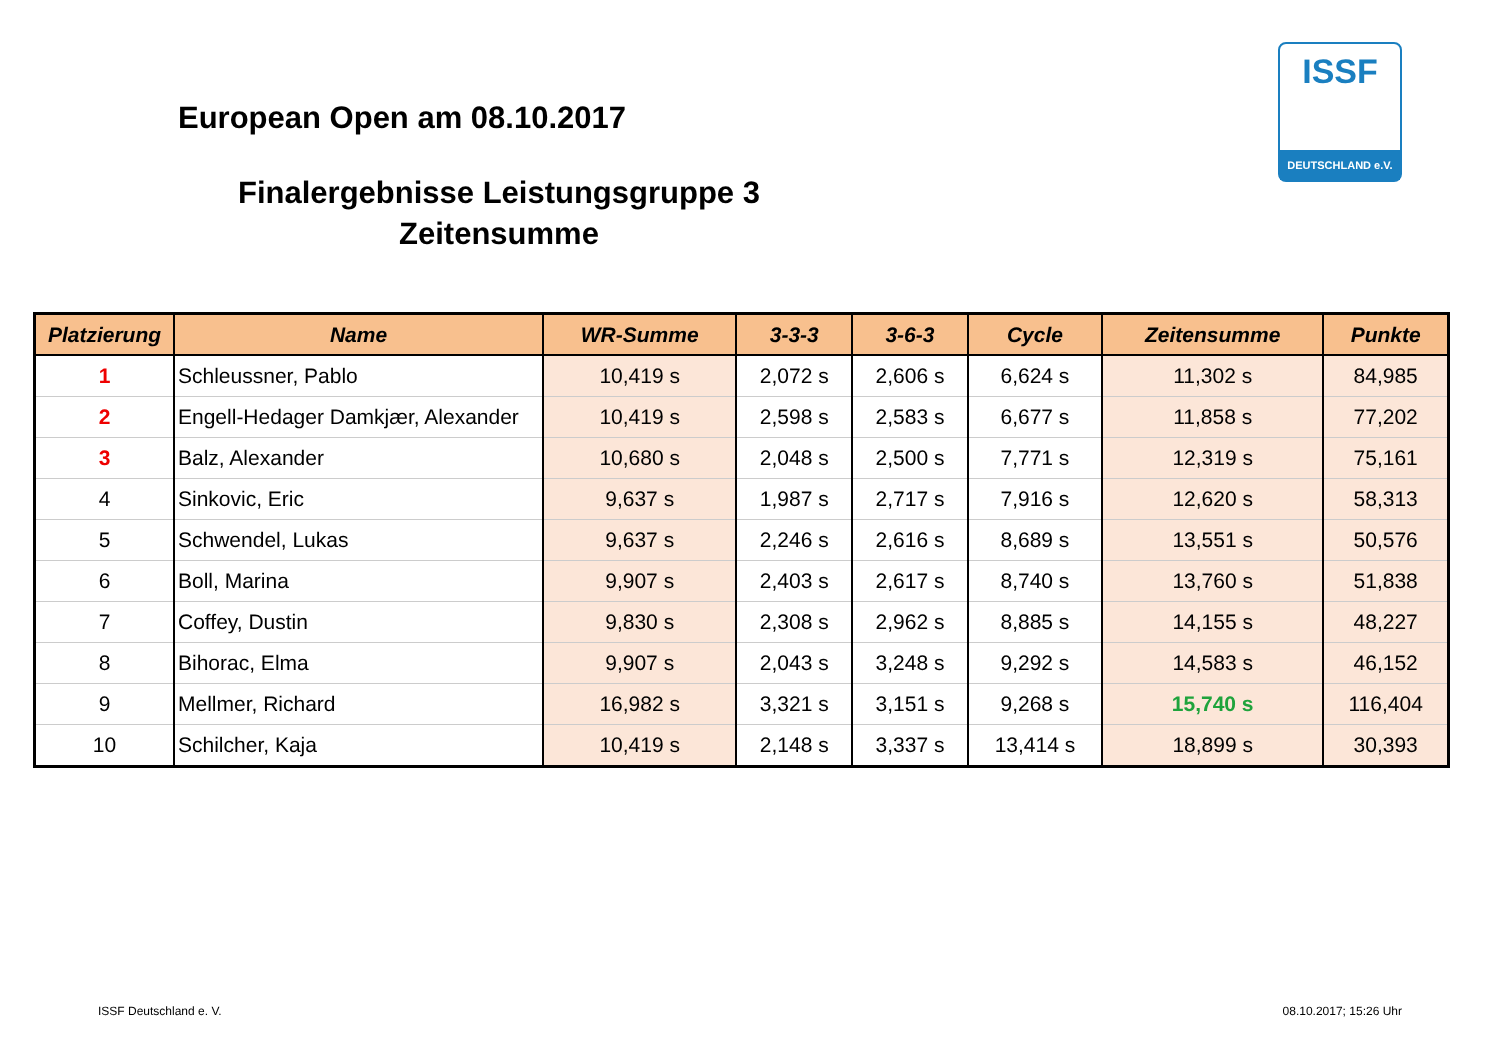European Open am 08.10.2017
Finalergebnisse Leistungsgruppe 3
Zeitensumme
ISSF
DEUTSCHLAND e.V.
| Platzierung | Name | WR-Summe | 3-3-3 | 3-6-3 | Cycle | Zeitensumme | Punkte |
| --- | --- | --- | --- | --- | --- | --- | --- |
| 1 | Schleussner, Pablo | 10,419 s | 2,072 s | 2,606 s | 6,624 s | 11,302 s | 84,985 |
| 2 | Engell-Hedager Damkjær, Alexander | 10,419 s | 2,598 s | 2,583 s | 6,677 s | 11,858 s | 77,202 |
| 3 | Balz, Alexander | 10,680 s | 2,048 s | 2,500 s | 7,771 s | 12,319 s | 75,161 |
| 4 | Sinkovic, Eric | 9,637 s | 1,987 s | 2,717 s | 7,916 s | 12,620 s | 58,313 |
| 5 | Schwendel, Lukas | 9,637 s | 2,246 s | 2,616 s | 8,689 s | 13,551 s | 50,576 |
| 6 | Boll, Marina | 9,907 s | 2,403 s | 2,617 s | 8,740 s | 13,760 s | 51,838 |
| 7 | Coffey, Dustin | 9,830 s | 2,308 s | 2,962 s | 8,885 s | 14,155 s | 48,227 |
| 8 | Bihorac, Elma | 9,907 s | 2,043 s | 3,248 s | 9,292 s | 14,583 s | 46,152 |
| 9 | Mellmer, Richard | 16,982 s | 3,321 s | 3,151 s | 9,268 s | 15,740 s | 116,404 |
| 10 | Schilcher, Kaja | 10,419 s | 2,148 s | 3,337 s | 13,414 s | 18,899 s | 30,393 |
ISSF Deutschland e. V. 08.10.2017; 15:26 Uhr